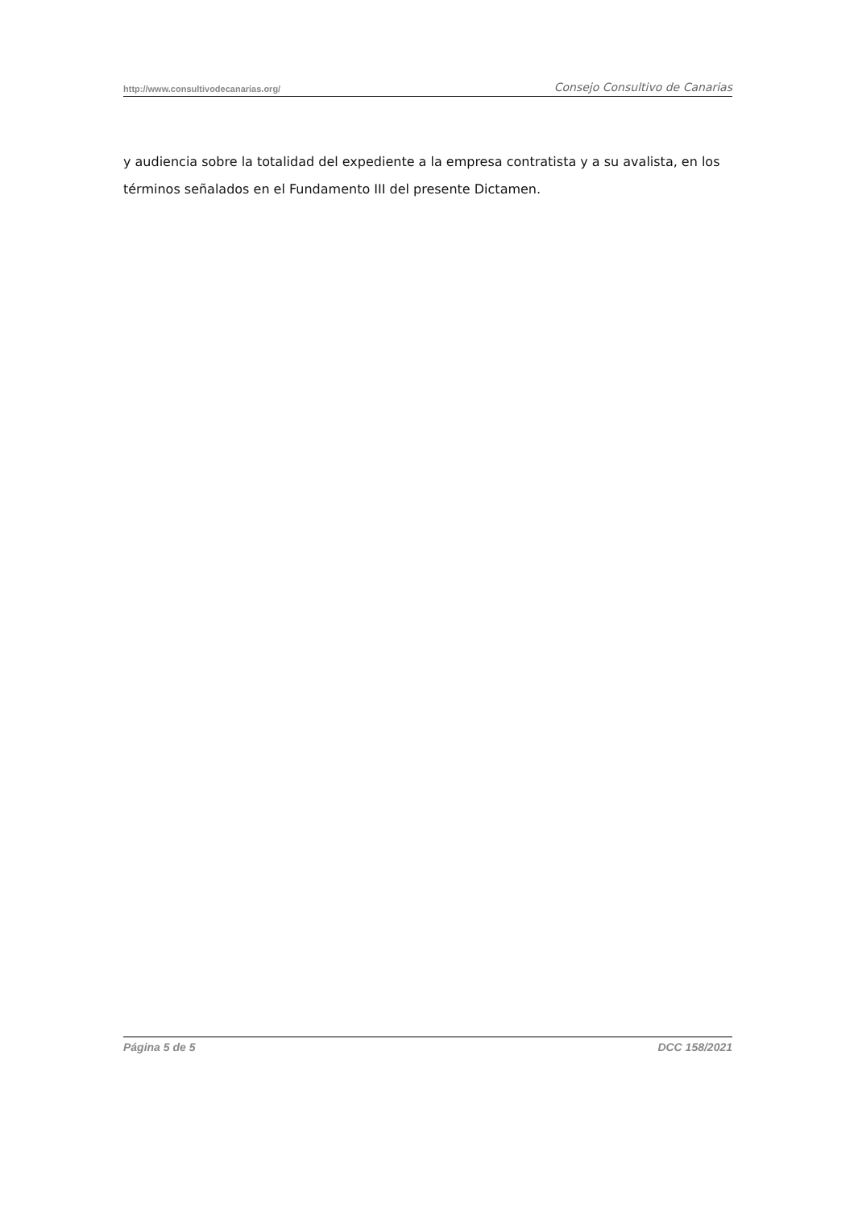http://www.consultivodecanarias.org/ Consejo Consultivo de Canarias
y audiencia sobre la totalidad del expediente a la empresa contratista y a su avalista, en los términos señalados en el Fundamento III del presente Dictamen.
Página 5 de 5 DCC 158/2021